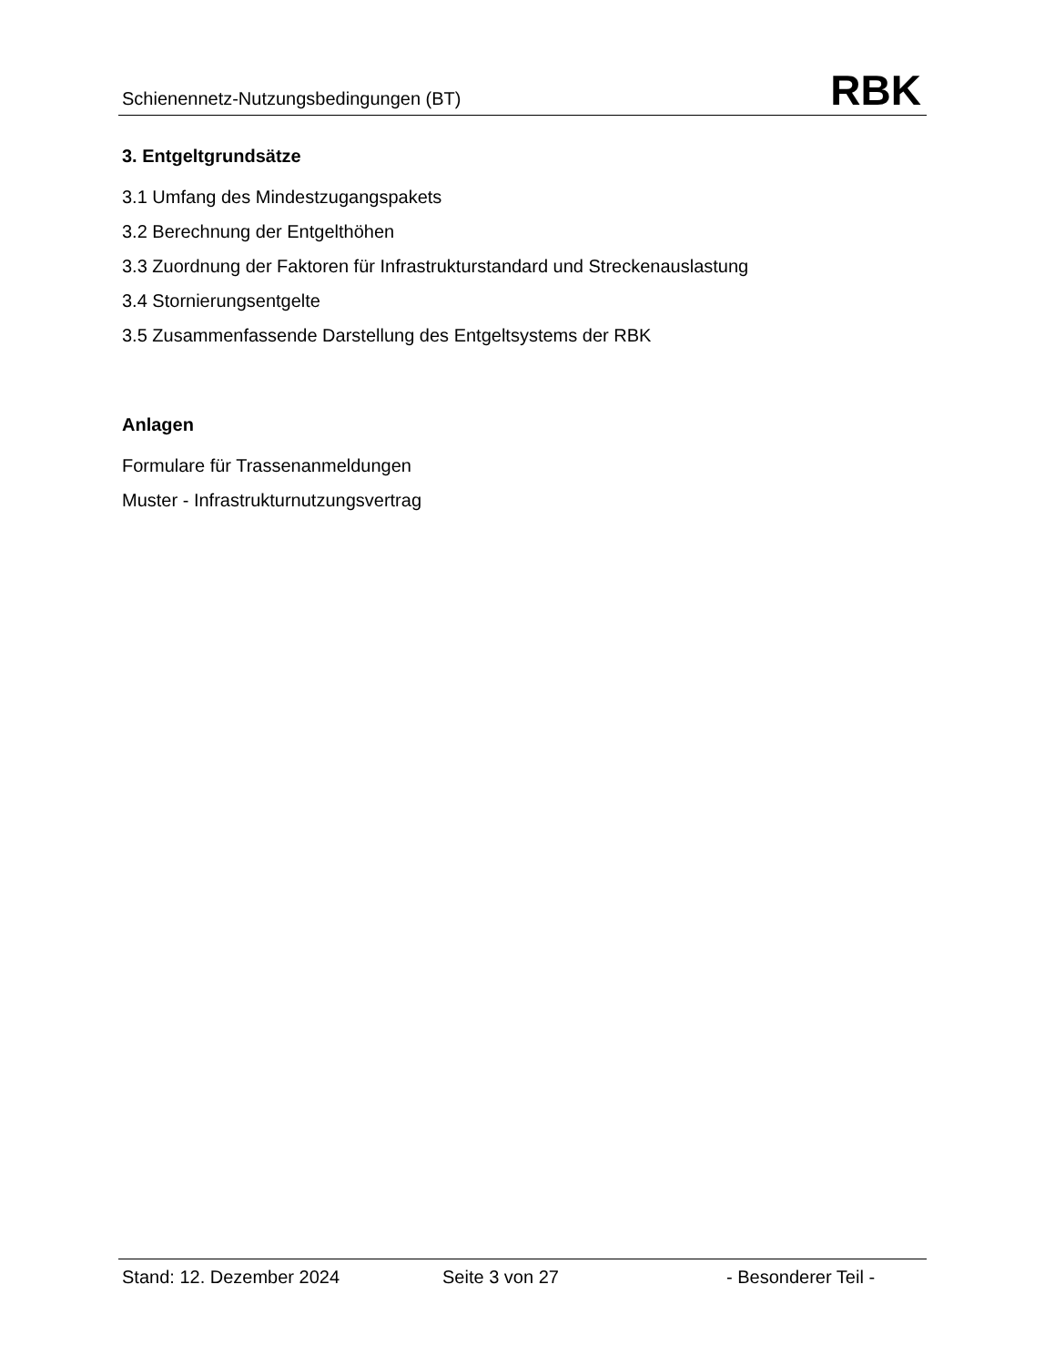Schienennetz-Nutzungsbedingungen (BT) RBK
3. Entgeltgrundsätze
3.1 Umfang des Mindestzugangspakets
3.2 Berechnung der Entgelthöhen
3.3 Zuordnung der Faktoren für Infrastrukturstandard und Streckenauslastung
3.4 Stornierungsentgelte
3.5 Zusammenfassende Darstellung des Entgeltsystems der RBK
Anlagen
Formulare für Trassenanmeldungen
Muster - Infrastrukturnutzungsvertrag
Stand: 12. Dezember 2024 Seite 3 von 27 - Besonderer Teil -